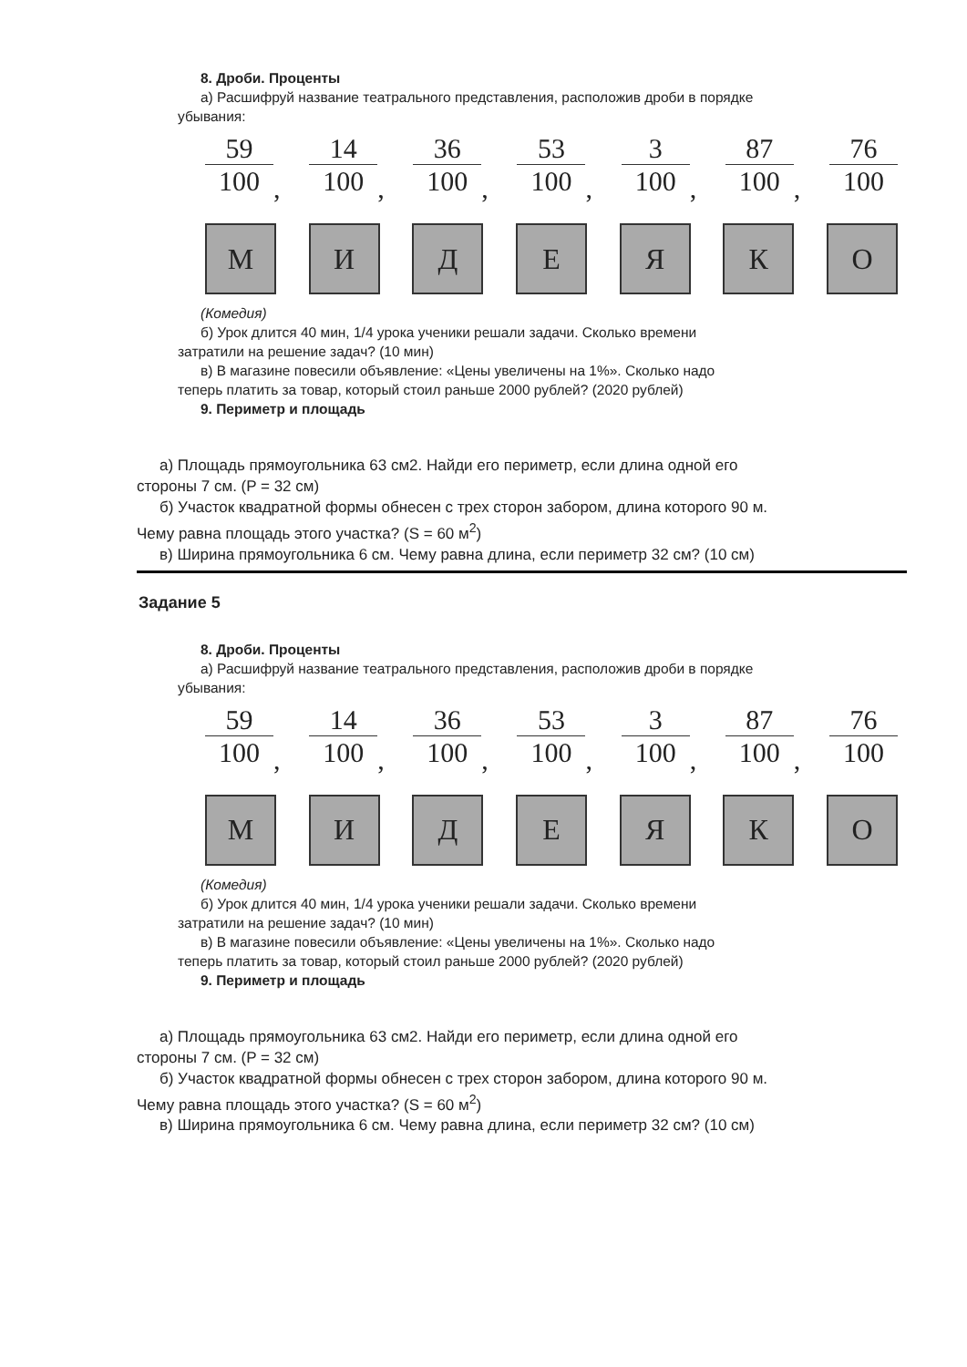8. Дроби. Проценты
а) Расшифруй название театрального представления, расположив дроби в порядке
убывания:
59
100
,
14
100
,
36
100
,
53
100
,
3
100
,
87
100
,
76
100
М И Д Е Я К О
(Комедия)
б) Урок длится 40 мин, 1/4 урока ученики решали задачи. Сколько времени
затратили на решение задач? (10 мин)
в) В магазине повесили объявление: «Цены увеличены на 1%». Сколько надо
теперь платить за товар, который стоил раньше 2000 рублей? (2020 рублей)
9. Периметр и площадь
а) Площадь прямоугольника 63 см2. Найди его периметр, если длина одной его
стороны 7 см. (P = 32 см)
б) Участок квадратной формы обнесен с трех сторон забором, длина которого 90 м.
Чему равна площадь этого участка? (S = 60 м<sup>2</sup>)
в) Ширина прямоугольника 6 см. Чему равна длина, если периметр 32 см? (10 см)
Задание 5
8. Дроби. Проценты
а) Расшифруй название театрального представления, расположив дроби в порядке
убывания:
59
100
,
14
100
,
36
100
,
53
100
,
3
100
,
87
100
,
76
100
М И Д Е Я К О
(Комедия)
б) Урок длится 40 мин, 1/4 урока ученики решали задачи. Сколько времени
затратили на решение задач? (10 мин)
в) В магазине повесили объявление: «Цены увеличены на 1%». Сколько надо
теперь платить за товар, который стоил раньше 2000 рублей? (2020 рублей)
9. Периметр и площадь
а) Площадь прямоугольника 63 см2. Найди его периметр, если длина одной его
стороны 7 см. (P = 32 см)
б) Участок квадратной формы обнесен с трех сторон забором, длина которого 90 м.
Чему равна площадь этого участка? (S = 60 м<sup>2</sup>)
в) Ширина прямоугольника 6 см. Чему равна длина, если периметр 32 см? (10 см)